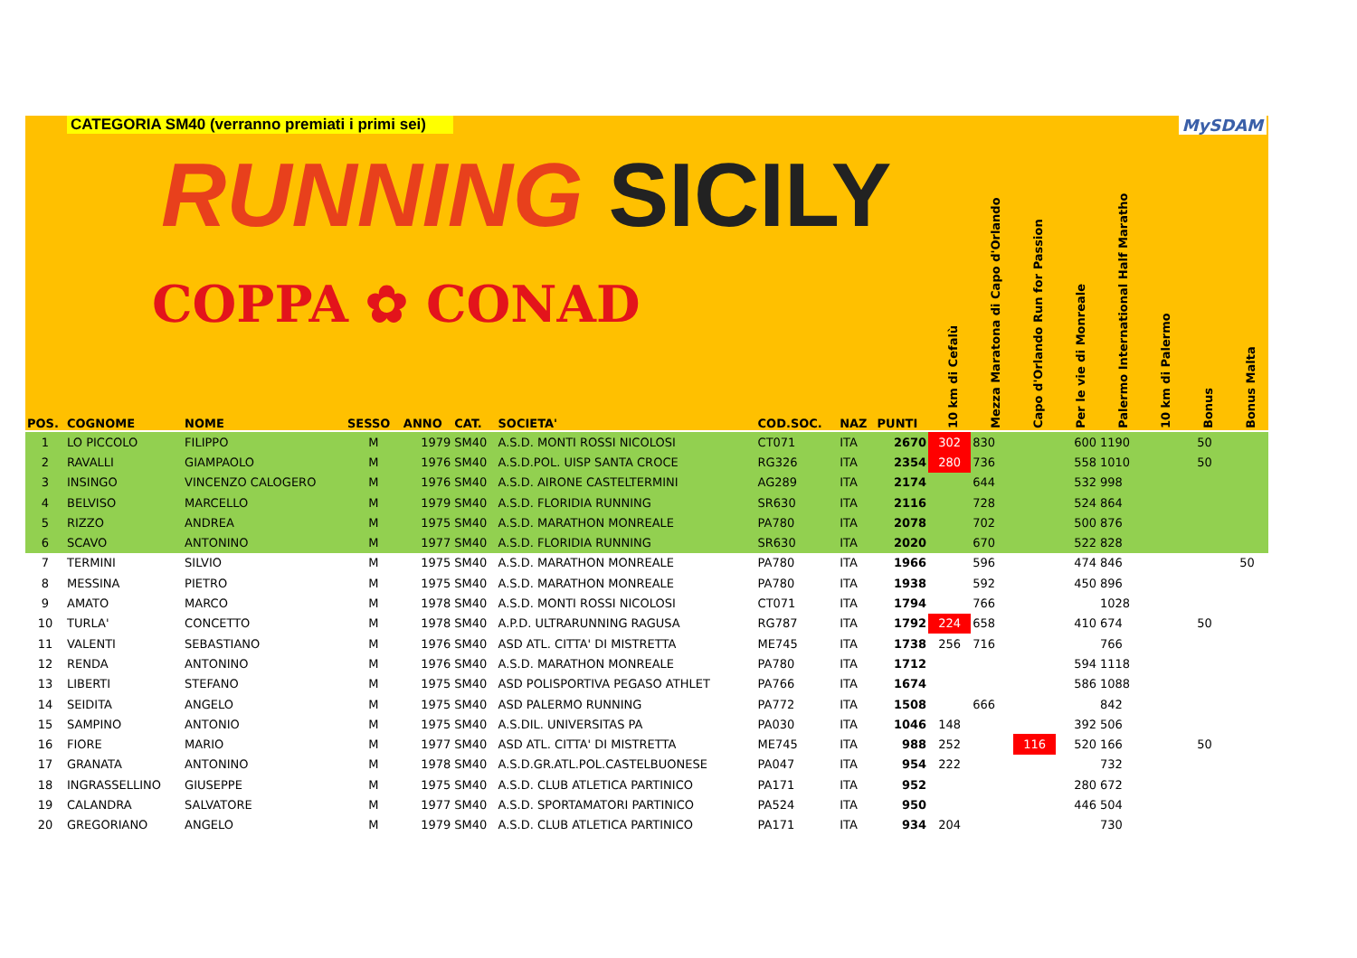CATEGORIA SM40 (verranno premiati i primi sei)
RUNNING SICILY
COPPA ✿ CONAD
MySDAM
| POS. | COGNOME | NOME | SESSO | ANNO | CAT. | SOCIETA' | COD.SOC. | NAZ | PUNTI | 10 km di Cefalù | Mezza Maratona di Capo d'Orlando | Capo d'Orlando Run for Passion | Per le vie di Monreale | Palermo International Half Maratho | 10 km di Palermo | Bonus | Bonus Malta |
| --- | --- | --- | --- | --- | --- | --- | --- | --- | --- | --- | --- | --- | --- | --- | --- | --- | --- |
| 1 | LO PICCOLO | FILIPPO | M | 1979 | SM40 | A.S.D. MONTI ROSSI NICOLOSI | CT071 | ITA | 2670 | 302 | 830 | | 600 | 1190 | | 50 | |
| 2 | RAVALLI | GIAMPAOLO | M | 1976 | SM40 | A.S.D.POL. UISP SANTA CROCE | RG326 | ITA | 2354 | 280 | 736 | | 558 | 1010 | | 50 | |
| 3 | INSINGO | VINCENZO CALOGERO | M | 1976 | SM40 | A.S.D. AIRONE CASTELTERMINI | AG289 | ITA | 2174 | | 644 | | 532 | 998 | | | |
| 4 | BELVISO | MARCELLO | M | 1979 | SM40 | A.S.D. FLORIDIA RUNNING | SR630 | ITA | 2116 | | 728 | | 524 | 864 | | | |
| 5 | RIZZO | ANDREA | M | 1975 | SM40 | A.S.D. MARATHON MONREALE | PA780 | ITA | 2078 | | 702 | | 500 | 876 | | | |
| 6 | SCAVO | ANTONINO | M | 1977 | SM40 | A.S.D. FLORIDIA RUNNING | SR630 | ITA | 2020 | | 670 | | 522 | 828 | | | |
| 7 | TERMINI | SILVIO | M | 1975 | SM40 | A.S.D. MARATHON MONREALE | PA780 | ITA | 1966 | | 596 | | 474 | 846 | | | 50 |
| 8 | MESSINA | PIETRO | M | 1975 | SM40 | A.S.D. MARATHON MONREALE | PA780 | ITA | 1938 | | 592 | | 450 | 896 | | | |
| 9 | AMATO | MARCO | M | 1978 | SM40 | A.S.D. MONTI ROSSI NICOLOSI | CT071 | ITA | 1794 | | 766 | | | 1028 | | | |
| 10 | TURLA' | CONCETTO | M | 1978 | SM40 | A.P.D. ULTRARUNNING RAGUSA | RG787 | ITA | 1792 | 224 | 658 | | 410 | 674 | | 50 | |
| 11 | VALENTI | SEBASTIANO | M | 1976 | SM40 | ASD ATL. CITTA' DI MISTRETTA | ME745 | ITA | 1738 | 256 | 716 | | | 766 | | | |
| 12 | RENDA | ANTONINO | M | 1976 | SM40 | A.S.D. MARATHON MONREALE | PA780 | ITA | 1712 | | | | 594 | 1118 | | | |
| 13 | LIBERTI | STEFANO | M | 1975 | SM40 | ASD POLISPORTIVA PEGASO ATHLET | PA766 | ITA | 1674 | | | | 586 | 1088 | | | |
| 14 | SEIDITA | ANGELO | M | 1975 | SM40 | ASD PALERMO RUNNING | PA772 | ITA | 1508 | | 666 | | | 842 | | | |
| 15 | SAMPINO | ANTONIO | M | 1975 | SM40 | A.S.DIL. UNIVERSITAS PA | PA030 | ITA | 1046 | 148 | | | 392 | 506 | | | |
| 16 | FIORE | MARIO | M | 1977 | SM40 | ASD ATL. CITTA' DI MISTRETTA | ME745 | ITA | 988 | 252 | | 116 | 520 | 166 | | 50 | |
| 17 | GRANATA | ANTONINO | M | 1978 | SM40 | A.S.D.GR.ATL.POL.CASTELBUONESE | PA047 | ITA | 954 | 222 | | | | 732 | | | |
| 18 | INGRASSELLINO | GIUSEPPE | M | 1975 | SM40 | A.S.D. CLUB ATLETICA PARTINICO | PA171 | ITA | 952 | | | | 280 | 672 | | | |
| 19 | CALANDRA | SALVATORE | M | 1977 | SM40 | A.S.D. SPORTAMATORI PARTINICO | PA524 | ITA | 950 | | | | 446 | 504 | | | |
| 20 | GREGORIANO | ANGELO | M | 1979 | SM40 | A.S.D. CLUB ATLETICA PARTINICO | PA171 | ITA | 934 | 204 | | | | 730 | | | |